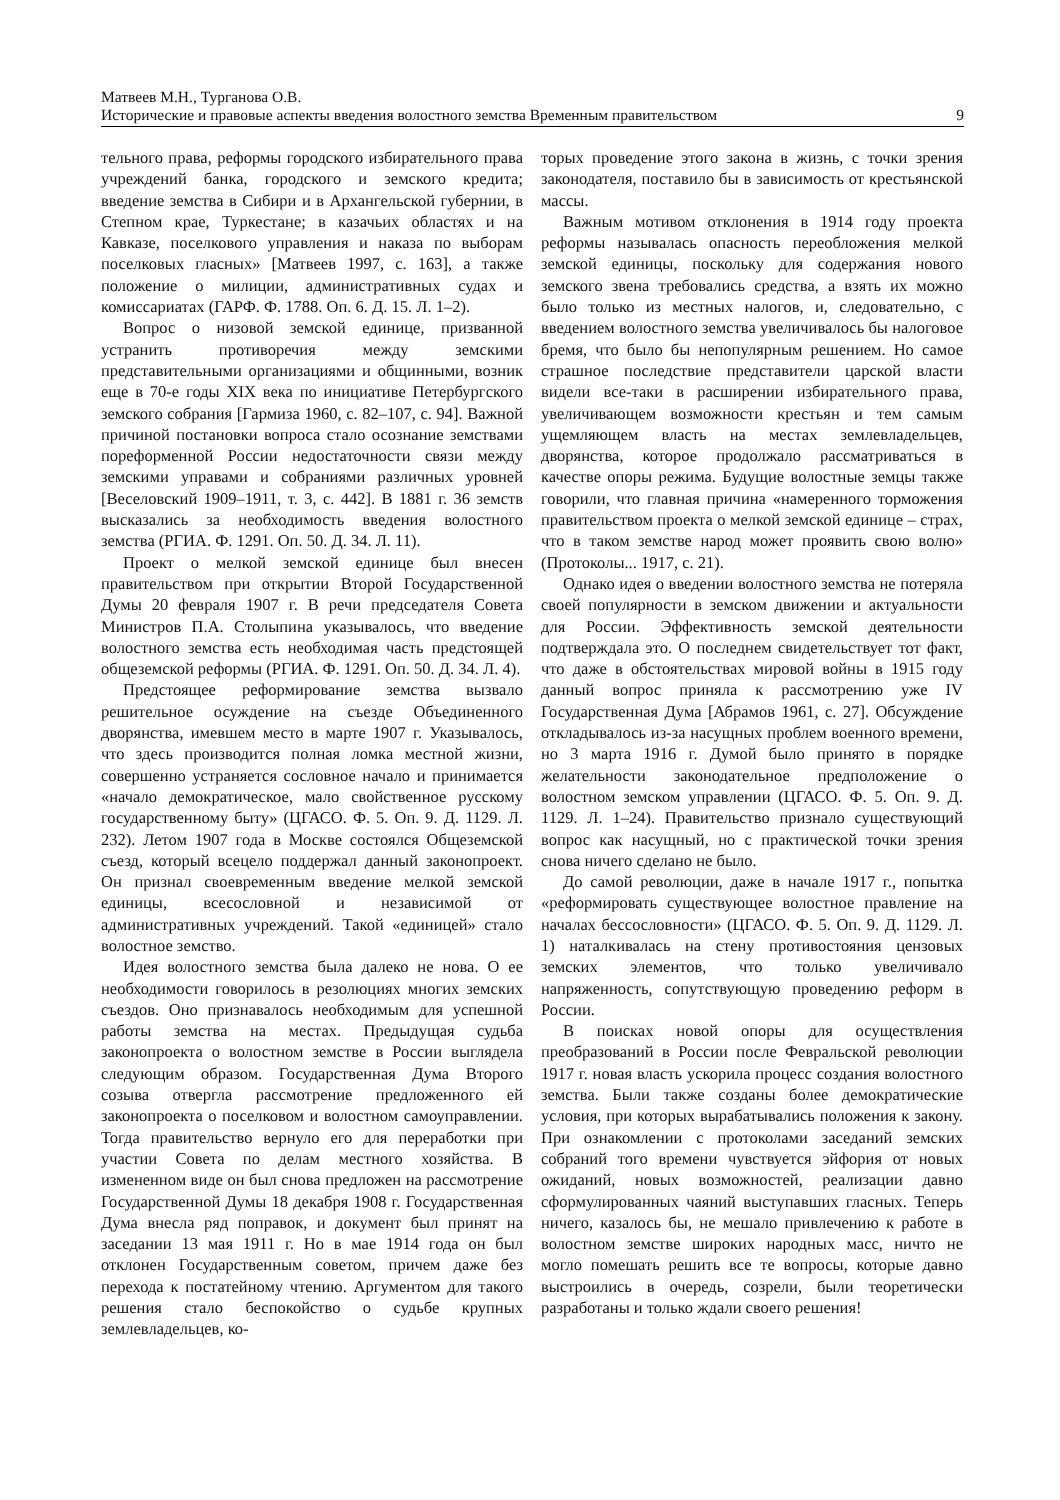Матвеев М.Н., Турганова О.В.
Исторические и правовые аспекты введения волостного земства Временным правительством 9
тельного права, реформы городского избирательного права учреждений банка, городского и земского кредита; введение земства в Сибири и в Архангельской губернии, в Степном крае, Туркестане; в казачьих областях и на Кавказе, поселкового управления и наказа по выборам поселковых гласных» [Матвеев 1997, с. 163], а также положение о милиции, административных судах и комиссариатах (ГАРФ. Ф. 1788. Оп. 6. Д. 15. Л. 1–2).
Вопрос о низовой земской единице, призванной устранить противоречия между земскими представительными организациями и общинными, возник еще в 70-е годы XIX века по инициативе Петербургского земского собрания [Гармиза 1960, с. 82–107, с. 94]. Важной причиной постановки вопроса стало осознание земствами пореформенной России недостаточности связи между земскими управами и собраниями различных уровней [Веселовский 1909–1911, т. 3, с. 442]. В 1881 г. 36 земств высказались за необходимость введения волостного земства (РГИА. Ф. 1291. Оп. 50. Д. 34. Л. 11).
Проект о мелкой земской единице был внесен правительством при открытии Второй Государственной Думы 20 февраля 1907 г. В речи председателя Совета Министров П.А. Столыпина указывалось, что введение волостного земства есть необходимая часть предстоящей общеземской реформы (РГИА. Ф. 1291. Оп. 50. Д. 34. Л. 4).
Предстоящее реформирование земства вызвало решительное осуждение на съезде Объединенного дворянства, имевшем место в марте 1907 г. Указывалось, что здесь производится полная ломка местной жизни, совершенно устраняется сословное начало и принимается «начало демократическое, мало свойственное русскому государственному быту» (ЦГАСО. Ф. 5. Оп. 9. Д. 1129. Л. 232). Летом 1907 года в Москве состоялся Общеземской съезд, который всецело поддержал данный законопроект. Он признал своевременным введение мелкой земской единицы, всесословной и независимой от административных учреждений. Такой «единицей» стало волостное земство.
Идея волостного земства была далеко не нова. О ее необходимости говорилось в резолюциях многих земских съездов. Оно признавалось необходимым для успешной работы земства на местах. Предыдущая судьба законопроекта о волостном земстве в России выглядела следующим образом. Государственная Дума Второго созыва отвергла рассмотрение предложенного ей законопроекта о поселковом и волостном самоуправлении. Тогда правительство вернуло его для переработки при участии Совета по делам местного хозяйства. В измененном виде он был снова предложен на рассмотрение Государственной Думы 18 декабря 1908 г. Государственная Дума внесла ряд поправок, и документ был принят на заседании 13 мая 1911 г. Но в мае 1914 года он был отклонен Государственным советом, причем даже без перехода к постатейному чтению. Аргументом для такого решения стало беспокойство о судьбе крупных землевладельцев, ко-
торых проведение этого закона в жизнь, с точки зрения законодателя, поставило бы в зависимость от крестьянской массы.
Важным мотивом отклонения в 1914 году проекта реформы называлась опасность переобложения мелкой земской единицы, поскольку для содержания нового земского звена требовались средства, а взять их можно было только из местных налогов, и, следовательно, с введением волостного земства увеличивалось бы налоговое бремя, что было бы непопулярным решением. Но самое страшное последствие представители царской власти видели все-таки в расширении избирательного права, увеличивающем возможности крестьян и тем самым ущемляющем власть на местах землевладельцев, дворянства, которое продолжало рассматриваться в качестве опоры режима. Будущие волостные земцы также говорили, что главная причина «намеренного торможения правительством проекта о мелкой земской единице – страх, что в таком земстве народ может проявить свою волю» (Протоколы... 1917, с. 21).
Однако идея о введении волостного земства не потеряла своей популярности в земском движении и актуальности для России. Эффективность земской деятельности подтверждала это. О последнем свидетельствует тот факт, что даже в обстоятельствах мировой войны в 1915 году данный вопрос приняла к рассмотрению уже IV Государственная Дума [Абрамов 1961, с. 27]. Обсуждение откладывалось из-за насущных проблем военного времени, но 3 марта 1916 г. Думой было принято в порядке желательности законодательное предположение о волостном земском управлении (ЦГАСО. Ф. 5. Оп. 9. Д. 1129. Л. 1–24). Правительство признало существующий вопрос как насущный, но с практической точки зрения снова ничего сделано не было.
До самой революции, даже в начале 1917 г., попытка «реформировать существующее волостное правление на началах бессословности» (ЦГАСО. Ф. 5. Оп. 9. Д. 1129. Л. 1) наталкивалась на стену противостояния цензовых земских элементов, что только увеличивало напряженность, сопутствующую проведению реформ в России.
В поисках новой опоры для осуществления преобразований в России после Февральской революции 1917 г. новая власть ускорила процесс создания волостного земства. Были также созданы более демократические условия, при которых вырабатывались положения к закону. При ознакомлении с протоколами заседаний земских собраний того времени чувствуется эйфория от новых ожиданий, новых возможностей, реализации давно сформулированных чаяний выступавших гласных. Теперь ничего, казалось бы, не мешало привлечению к работе в волостном земстве широких народных масс, ничто не могло помешать решить все те вопросы, которые давно выстроились в очередь, созрели, были теоретически разработаны и только ждали своего решения!